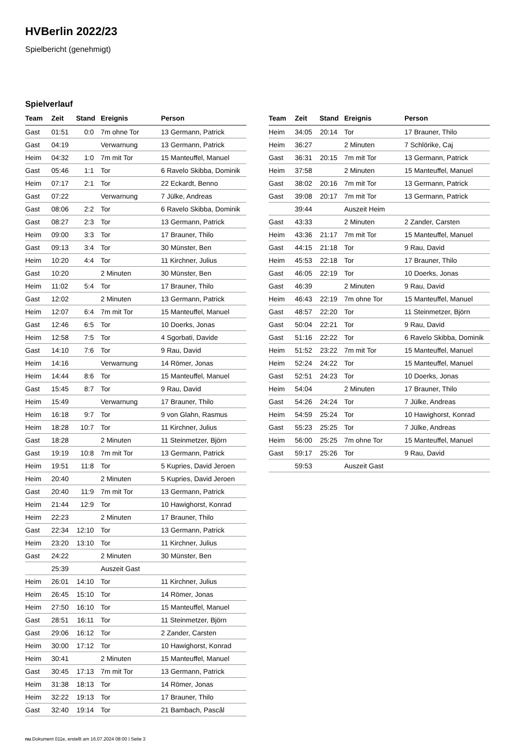HVBerlin 2022/23
Spielbericht (genehmigt)
Spielverlauf
| Team | Zeit | Stand | Ereignis | Person |
| --- | --- | --- | --- | --- |
| Gast | 01:51 | 0:0 | 7m ohne Tor | 13 Germann, Patrick |
| Gast | 04:19 | | Verwarnung | 13 Germann, Patrick |
| Heim | 04:32 | 1:0 | 7m mit Tor | 15 Manteuffel, Manuel |
| Gast | 05:46 | 1:1 | Tor | 6 Ravelo Skibba, Dominik |
| Heim | 07:17 | 2:1 | Tor | 22 Eckardt, Benno |
| Gast | 07:22 | | Verwarnung | 7 Jülke, Andreas |
| Gast | 08:06 | 2:2 | Tor | 6 Ravelo Skibba, Dominik |
| Gast | 08:27 | 2:3 | Tor | 13 Germann, Patrick |
| Heim | 09:00 | 3:3 | Tor | 17 Brauner, Thilo |
| Gast | 09:13 | 3:4 | Tor | 30 Münster, Ben |
| Heim | 10:20 | 4:4 | Tor | 11 Kirchner, Julius |
| Gast | 10:20 | | 2 Minuten | 30 Münster, Ben |
| Heim | 11:02 | 5:4 | Tor | 17 Brauner, Thilo |
| Gast | 12:02 | | 2 Minuten | 13 Germann, Patrick |
| Heim | 12:07 | 6:4 | 7m mit Tor | 15 Manteuffel, Manuel |
| Gast | 12:46 | 6:5 | Tor | 10 Doerks, Jonas |
| Heim | 12:58 | 7:5 | Tor | 4 Sgorbati, Davide |
| Gast | 14:10 | 7:6 | Tor | 9 Rau, David |
| Heim | 14:16 | | Verwarnung | 14 Römer, Jonas |
| Heim | 14:44 | 8:6 | Tor | 15 Manteuffel, Manuel |
| Gast | 15:45 | 8:7 | Tor | 9 Rau, David |
| Heim | 15:49 | | Verwarnung | 17 Brauner, Thilo |
| Heim | 16:18 | 9:7 | Tor | 9 von Glahn, Rasmus |
| Heim | 18:28 | 10:7 | Tor | 11 Kirchner, Julius |
| Gast | 18:28 | | 2 Minuten | 11 Steinmetzer, Björn |
| Gast | 19:19 | 10:8 | 7m mit Tor | 13 Germann, Patrick |
| Heim | 19:51 | 11:8 | Tor | 5 Kupries, David Jeroen |
| Heim | 20:40 | | 2 Minuten | 5 Kupries, David Jeroen |
| Gast | 20:40 | 11:9 | 7m mit Tor | 13 Germann, Patrick |
| Heim | 21:44 | 12:9 | Tor | 10 Hawighorst, Konrad |
| Heim | 22:23 | | 2 Minuten | 17 Brauner, Thilo |
| Gast | 22:34 | 12:10 | Tor | 13 Germann, Patrick |
| Heim | 23:20 | 13:10 | Tor | 11 Kirchner, Julius |
| Gast | 24:22 | | 2 Minuten | 30 Münster, Ben |
| | 25:39 | | Auszeit Gast | |
| Heim | 26:01 | 14:10 | Tor | 11 Kirchner, Julius |
| Heim | 26:45 | 15:10 | Tor | 14 Römer, Jonas |
| Heim | 27:50 | 16:10 | Tor | 15 Manteuffel, Manuel |
| Gast | 28:51 | 16:11 | Tor | 11 Steinmetzer, Björn |
| Gast | 29:06 | 16:12 | Tor | 2 Zander, Carsten |
| Heim | 30:00 | 17:12 | Tor | 10 Hawighorst, Konrad |
| Heim | 30:41 | | 2 Minuten | 15 Manteuffel, Manuel |
| Gast | 30:45 | 17:13 | 7m mit Tor | 13 Germann, Patrick |
| Heim | 31:38 | 18:13 | Tor | 14 Römer, Jonas |
| Heim | 32:22 | 19:13 | Tor | 17 Brauner, Thilo |
| Gast | 32:40 | 19:14 | Tor | 21 Bambach, Pascâl |
| Team | Zeit | Stand | Ereignis | Person |
| --- | --- | --- | --- | --- |
| Heim | 34:05 | 20:14 | Tor | 17 Brauner, Thilo |
| Heim | 36:27 | | 2 Minuten | 7 Schlörike, Caj |
| Gast | 36:31 | 20:15 | 7m mit Tor | 13 Germann, Patrick |
| Heim | 37:58 | | 2 Minuten | 15 Manteuffel, Manuel |
| Gast | 38:02 | 20:16 | 7m mit Tor | 13 Germann, Patrick |
| Gast | 39:08 | 20:17 | 7m mit Tor | 13 Germann, Patrick |
| | 39:44 | | Auszeit Heim | |
| Gast | 43:33 | | 2 Minuten | 2 Zander, Carsten |
| Heim | 43:36 | 21:17 | 7m mit Tor | 15 Manteuffel, Manuel |
| Gast | 44:15 | 21:18 | Tor | 9 Rau, David |
| Heim | 45:53 | 22:18 | Tor | 17 Brauner, Thilo |
| Gast | 46:05 | 22:19 | Tor | 10 Doerks, Jonas |
| Gast | 46:39 | | 2 Minuten | 9 Rau, David |
| Heim | 46:43 | 22:19 | 7m ohne Tor | 15 Manteuffel, Manuel |
| Gast | 48:57 | 22:20 | Tor | 11 Steinmetzer, Björn |
| Gast | 50:04 | 22:21 | Tor | 9 Rau, David |
| Gast | 51:16 | 22:22 | Tor | 6 Ravelo Skibba, Dominik |
| Heim | 51:52 | 23:22 | 7m mit Tor | 15 Manteuffel, Manuel |
| Heim | 52:24 | 24:22 | Tor | 15 Manteuffel, Manuel |
| Gast | 52:51 | 24:23 | Tor | 10 Doerks, Jonas |
| Heim | 54:04 | | 2 Minuten | 17 Brauner, Thilo |
| Gast | 54:26 | 24:24 | Tor | 7 Jülke, Andreas |
| Heim | 54:59 | 25:24 | Tor | 10 Hawighorst, Konrad |
| Gast | 55:23 | 25:25 | Tor | 7 Jülke, Andreas |
| Heim | 56:00 | 25:25 | 7m ohne Tor | 15 Manteuffel, Manuel |
| Gast | 59:17 | 25:26 | Tor | 9 Rau, David |
| | 59:53 | | Auszeit Gast | |
nu.Dokument 011e, erstellt am 16.07.2024 08:00 | Seite 3